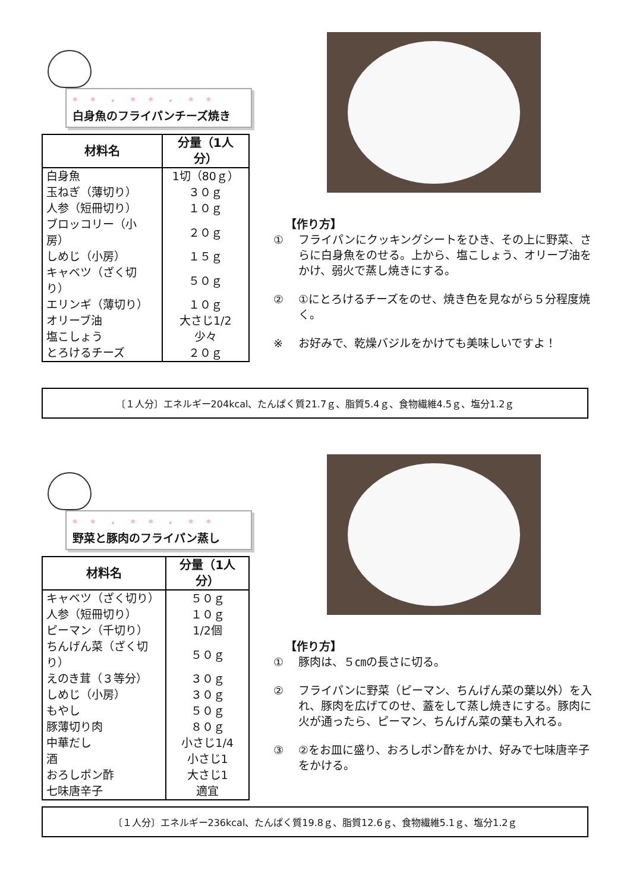* * ・ * * ・ * *
白身魚のフライパンチーズ焼き
| 材料名 | 分量（1人分） |
| --- | --- |
| 白身魚 | 1切（80ｇ） |
| 玉ねぎ（薄切り） | ３０ｇ |
| 人参（短冊切り） | １０ｇ |
| ブロッコリー（小房） | ２０ｇ |
| しめじ（小房） | １５ｇ |
| キャベツ（ざく切り） | ５０ｇ |
| エリンギ（薄切り） | １０ｇ |
| オリーブ油 | 大さじ1/2 |
| 塩こしょう | 少々 |
| とろけるチーズ | ２０ｇ |
【作り方】
① フライパンにクッキングシートをひき、その上に野菜、さらに白身魚をのせる。上から、塩こしょう、オリーブ油をかけ、弱火で蒸し焼きにする。
② ①にとろけるチーズをのせ、焼き色を見ながら５分程度焼く。
※ お好みで、乾燥バジルをかけても美味しいですよ！
〔１人分〕エネルギー204kcal、たんぱく質21.7ｇ、脂質5.4ｇ、食物繊維4.5ｇ、塩分1.2ｇ
* * ・ * * ・ * *
野菜と豚肉のフライパン蒸し
| 材料名 | 分量（1人分） |
| --- | --- |
| キャベツ（ざく切り） | ５０ｇ |
| 人参（短冊切り） | １０ｇ |
| ピーマン（千切り） | 1/2個 |
| ちんげん菜（ざく切り） | ５０ｇ |
| えのき茸（３等分） | ３０ｇ |
| しめじ（小房） | ３０ｇ |
| もやし | ５０ｇ |
| 豚薄切り肉 | ８０ｇ |
| 中華だし | 小さじ1/4 |
| 酒 | 小さじ1 |
| おろしポン酢 | 大さじ1 |
| 七味唐辛子 | 適宜 |
【作り方】
① 豚肉は、５㎝の長さに切る。
② フライパンに野菜（ピーマン、ちんげん菜の葉以外）を入れ、豚肉を広げてのせ、蓋をして蒸し焼きにする。豚肉に火が通ったら、ピーマン、ちんげん菜の葉も入れる。
③ ②をお皿に盛り、おろしポン酢をかけ、好みで七味唐辛子をかける。
〔１人分〕エネルギー236kcal、たんぱく質19.8ｇ、脂質12.6ｇ、食物繊維5.1ｇ、塩分1.2ｇ